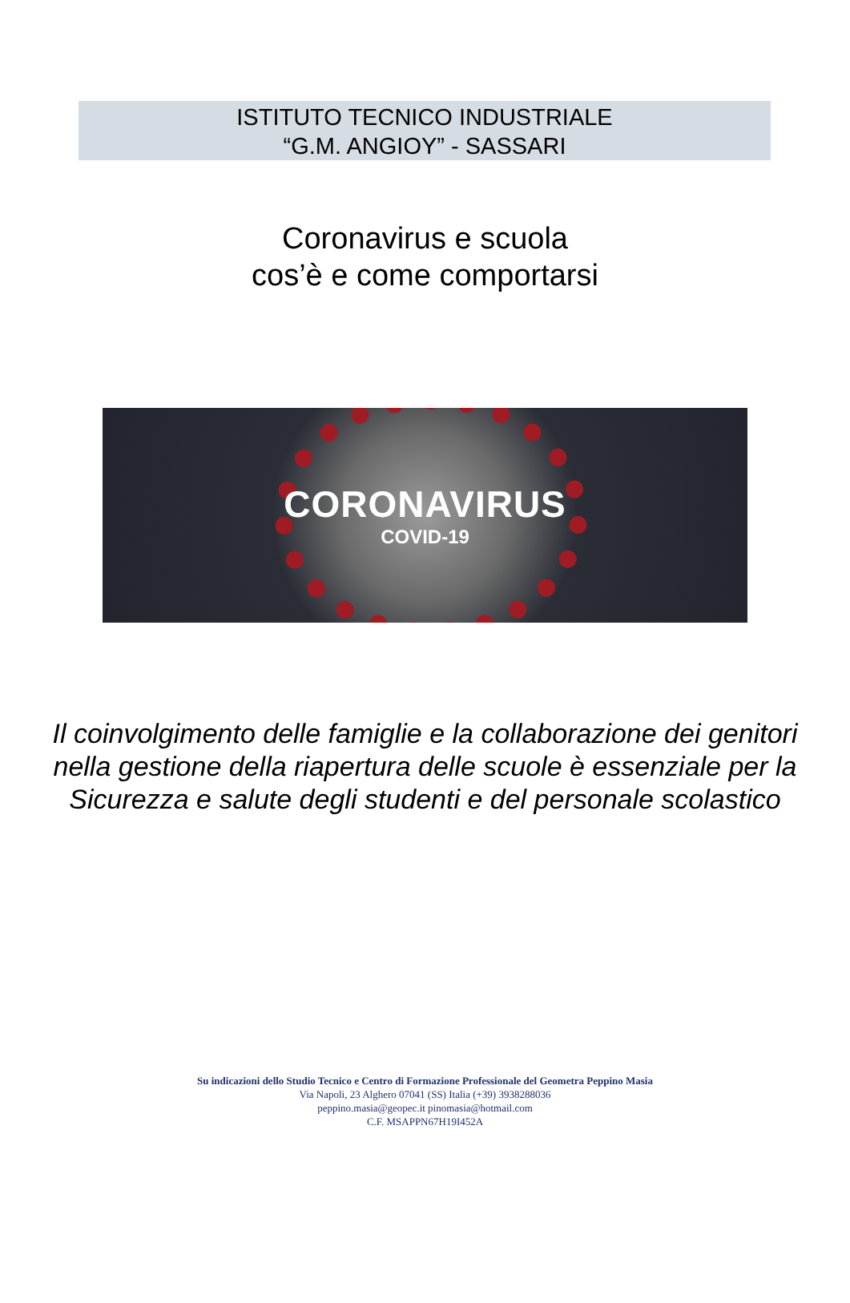ISTITUTO TECNICO INDUSTRIALE
“G.M. ANGIOY” - SASSARI
Coronavirus e scuola
cos’è e come comportarsi
CORONAVIRUS
COVID-19
Il coinvolgimento delle famiglie e la collaborazione dei genitori nella gestione della riapertura delle scuole è essenziale per la Sicurezza e salute degli studenti e del personale scolastico
Su indicazioni dello Studio Tecnico e Centro di Formazione Professionale del Geometra Peppino Masia
Via Napoli, 23 Alghero 07041 (SS) Italia (+39) 3938288036
peppino.masia@geopec.it pinomasia@hotmail.com
C.F. MSAPPN67H19I452A